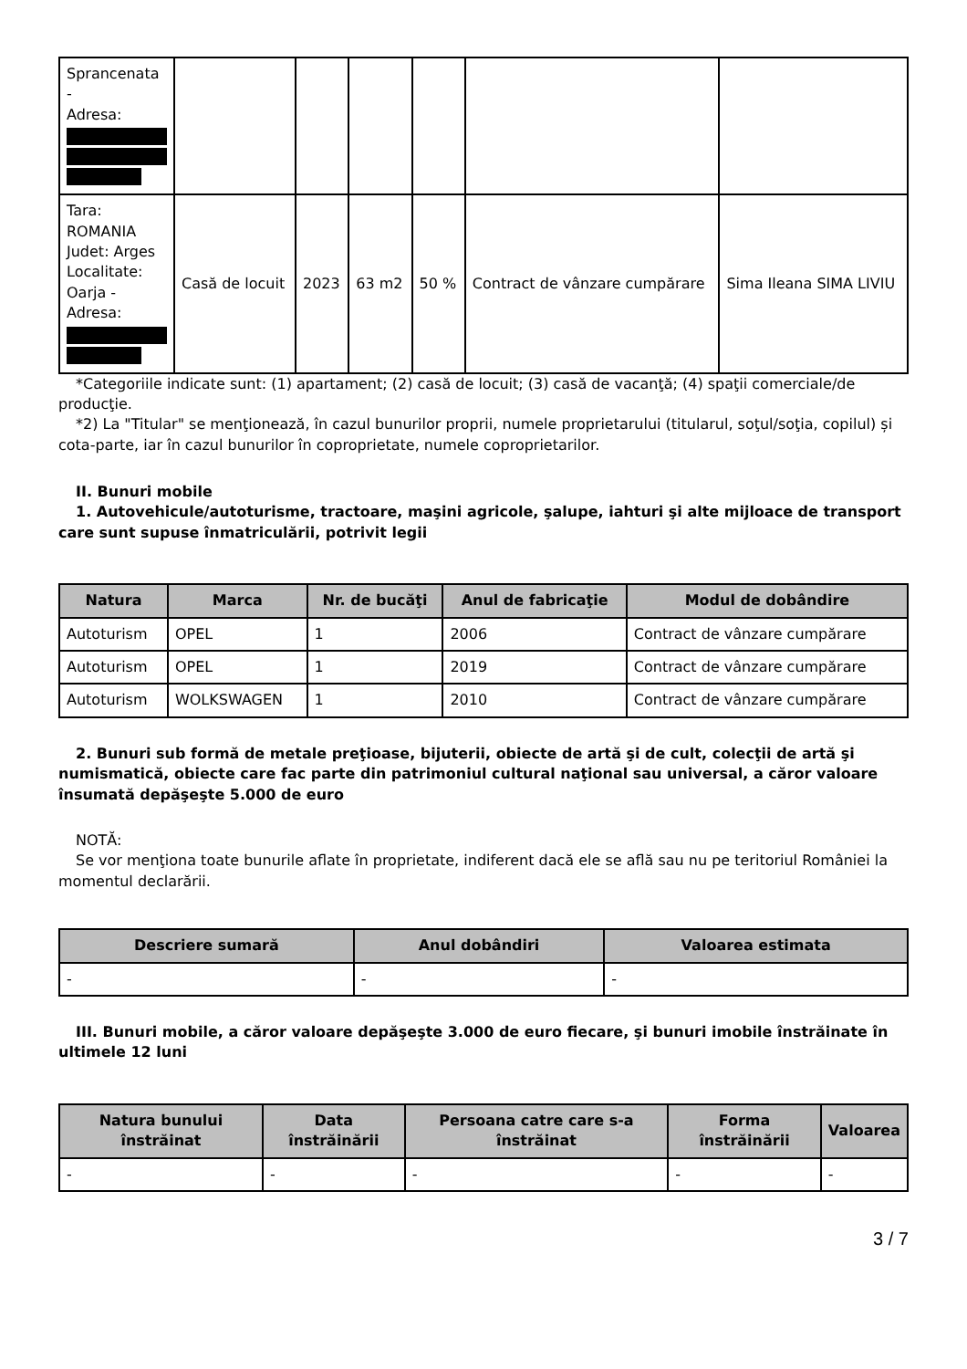| Sprancenata - Adresa: | | | | | | |
| Tara: ROMANIA Judet: Arges Localitate: Oarja - Adresa: | Casă de locuit | 2023 | 63 m2 | 50 % | Contract de vânzare cumpărare | Sima Ileana SIMA LIVIU |
*Categoriile indicate sunt: (1) apartament; (2) casă de locuit; (3) casă de vacanţă; (4) spaţii comerciale/de producţie.
*2) La "Titular" se menţionează, în cazul bunurilor proprii, numele proprietarului (titularul, soţul/soţia, copilul) și cota-parte, iar în cazul bunurilor în coproprietate, numele coproprietarilor.
II. Bunuri mobile
1. Autovehicule/autoturisme, tractoare, maşini agricole, şalupe, iahturi şi alte mijloace de transport care sunt supuse înmatriculării, potrivit legii
| Natura | Marca | Nr. de bucăţi | Anul de fabricaţie | Modul de dobândire |
| --- | --- | --- | --- | --- |
| Autoturism | OPEL | 1 | 2006 | Contract de vânzare cumpărare |
| Autoturism | OPEL | 1 | 2019 | Contract de vânzare cumpărare |
| Autoturism | WOLKSWAGEN | 1 | 2010 | Contract de vânzare cumpărare |
2. Bunuri sub formă de metale preţioase, bijuterii, obiecte de artă şi de cult, colecţii de artă şi numismatică, obiecte care fac parte din patrimoniul cultural naţional sau universal, a căror valoare însumată depăşeşte 5.000 de euro
NOTĂ:
Se vor menţiona toate bunurile aflate în proprietate, indiferent dacă ele se află sau nu pe teritoriul României la momentul declarării.
| Descriere sumară | Anul dobândiri | Valoarea estimata |
| --- | --- | --- |
| - | - | - |
III. Bunuri mobile, a căror valoare depăşeşte 3.000 de euro fiecare, şi bunuri imobile înstrăinate în ultimele 12 luni
| Natura bunului înstrăinat | Data înstrăinării | Persoana catre care s-a înstrăinat | Forma înstrăinării | Valoarea |
| --- | --- | --- | --- | --- |
| - | - | - | - | - |
3 / 7